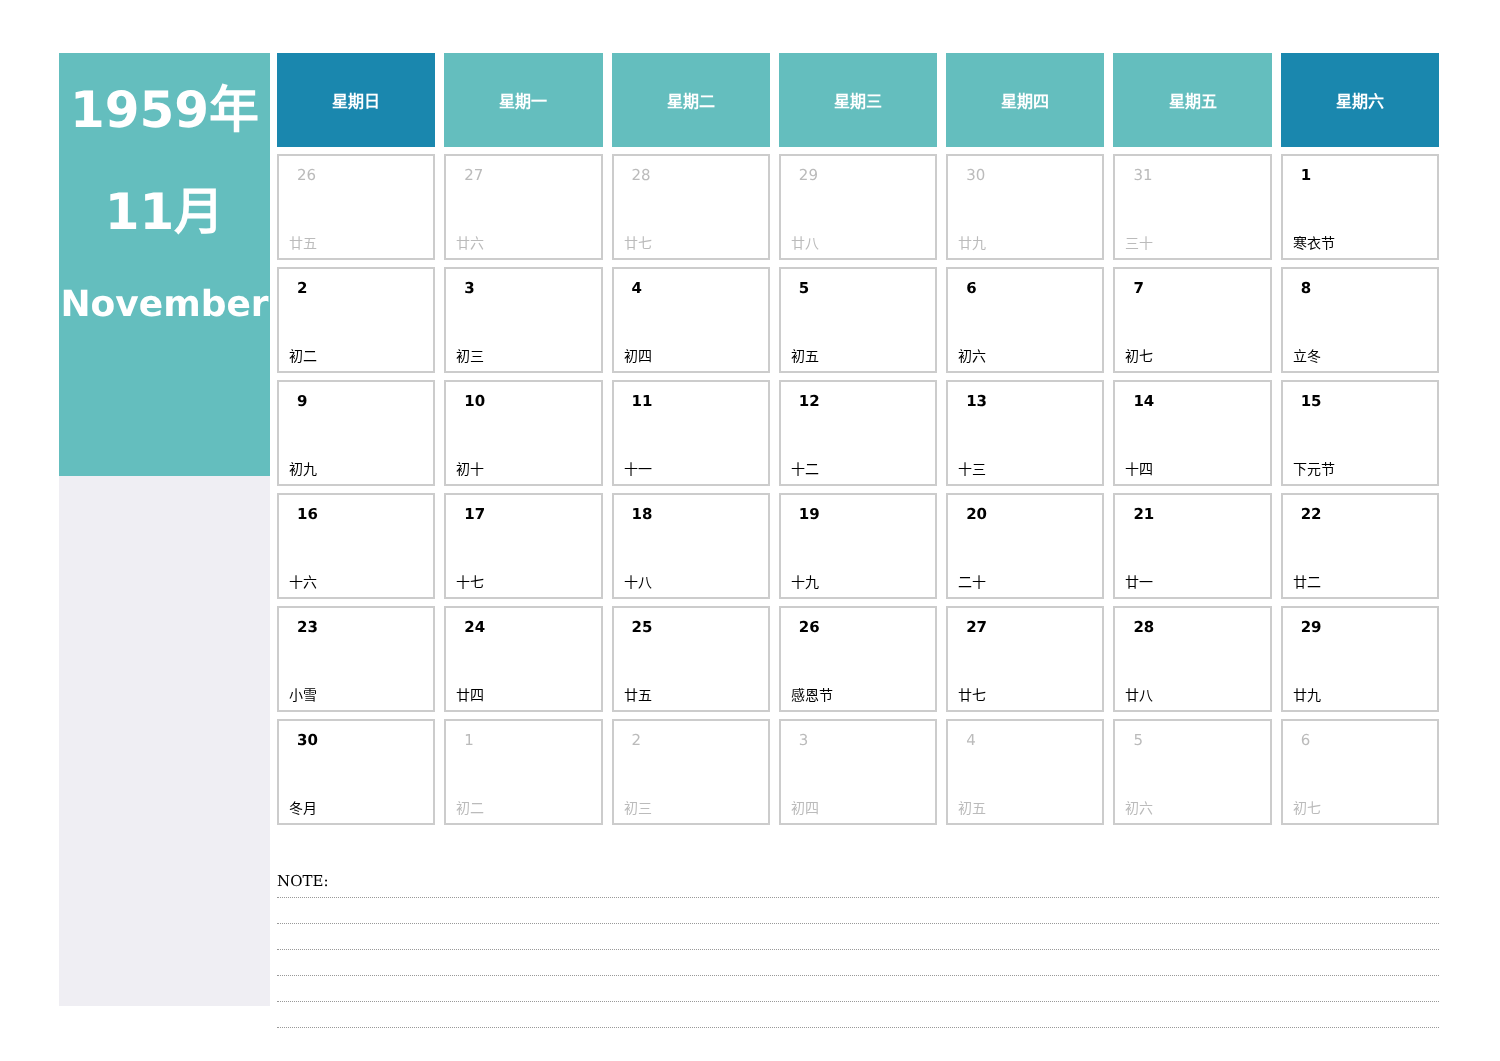1959年
11月
November
| 星期日 | 星期一 | 星期二 | 星期三 | 星期四 | 星期五 | 星期六 |
| --- | --- | --- | --- | --- | --- | --- |
| 26 廿五 | 27 廿六 | 28 廿七 | 29 廿八 | 30 廿九 | 31 三十 | 1 寒衣节 |
| 2 初二 | 3 初三 | 4 初四 | 5 初五 | 6 初六 | 7 初七 | 8 立冬 |
| 9 初九 | 10 初十 | 11 十一 | 12 十二 | 13 十三 | 14 十四 | 15 下元节 |
| 16 十六 | 17 十七 | 18 十八 | 19 十九 | 20 二十 | 21 廿一 | 22 廿二 |
| 23 小雪 | 24 廿四 | 25 廿五 | 26 感恩节 | 27 廿七 | 28 廿八 | 29 廿九 |
| 30 冬月 | 1 初二 | 2 初三 | 3 初四 | 4 初五 | 5 初六 | 6 初七 |
NOTE: